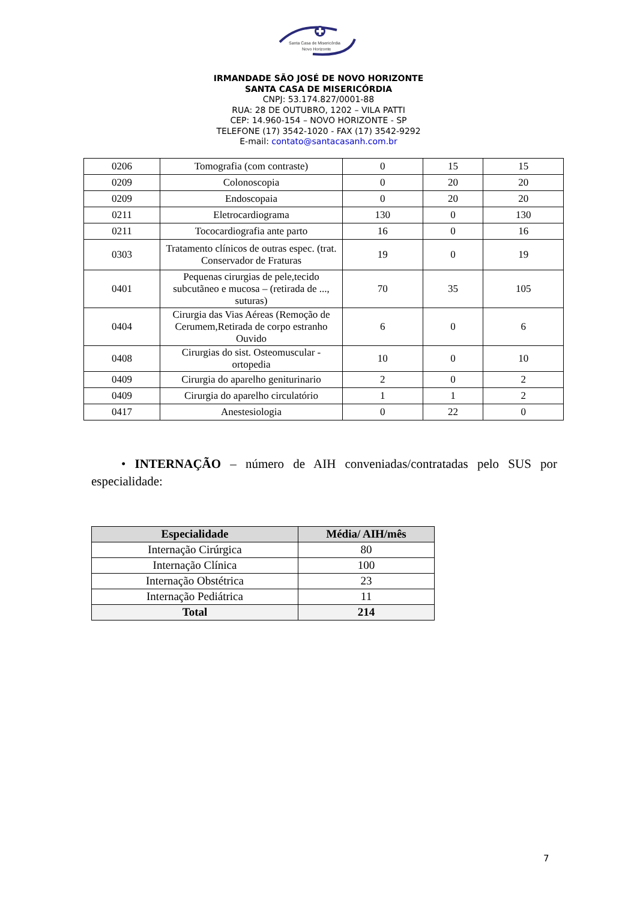Santa Casa de Misericórdia
Novo Horizonte
IRMANDADE SÃO JOSÉ DE NOVO HORIZONTE
SANTA CASA DE MISERICÓRDIA
CNPJ: 53.174.827/0001-88
RUA: 28 DE OUTUBRO, 1202 – VILA PATTI
CEP: 14.960-154 – NOVO HORIZONTE - SP
TELEFONE (17) 3542-1020 - FAX (17) 3542-9292
E-mail: contato@santacasanh.com.br
| 0206 | Tomografia (com contraste) | 0 | 15 | 15 |
| 0209 | Colonoscopia | 0 | 20 | 20 |
| 0209 | Endoscopaia | 0 | 20 | 20 |
| 0211 | Eletrocardiograma | 130 | 0 | 130 |
| 0211 | Tococardiografia ante parto | 16 | 0 | 16 |
| 0303 | Tratamento clínicos de outras espec. (trat. Conservador de Fraturas | 19 | 0 | 19 |
| 0401 | Pequenas cirurgias de pele,tecido subcutãneo e mucosa – (retirada de ..., suturas) | 70 | 35 | 105 |
| 0404 | Cirurgia das Vias Aéreas (Remoção de Cerumem,Retirada de corpo estranho Ouvido | 6 | 0 | 6 |
| 0408 | Cirurgias do sist. Osteomuscular - ortopedia | 10 | 0 | 10 |
| 0409 | Cirurgia do aparelho geniturinario | 2 | 0 | 2 |
| 0409 | Cirurgia do aparelho circulatório | 1 | 1 | 2 |
| 0417 | Anestesiologia | 0 | 22 | 0 |
• INTERNAÇÃO – número de AIH conveniadas/contratadas pelo SUS por especialidade:
| Especialidade | Média/ AIH/mês |
| --- | --- |
| Internação Cirúrgica | 80 |
| Internação Clínica | 100 |
| Internação Obstétrica | 23 |
| Internação Pediátrica | 11 |
| Total | 214 |
7